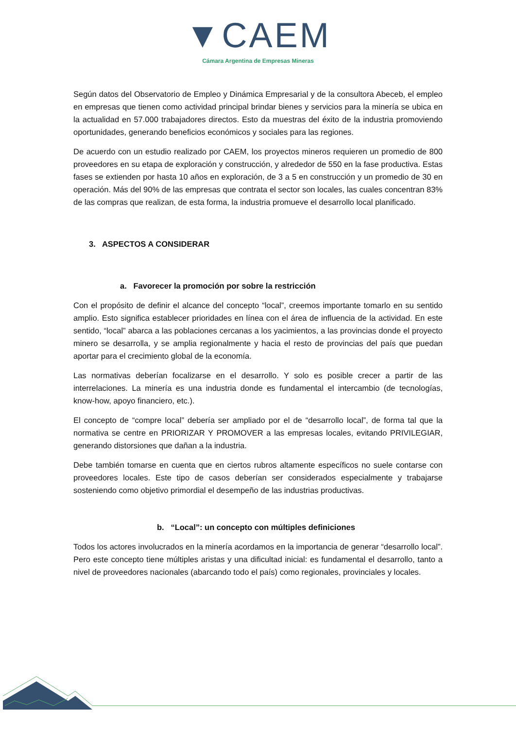▼CAEM
Cámara Argentina de Empresas Mineras
Según datos del Observatorio de Empleo y Dinámica Empresarial y de la consultora Abeceb, el empleo en empresas que tienen como actividad principal brindar bienes y servicios para la minería se ubica en la actualidad en 57.000 trabajadores directos. Esto da muestras del éxito de la industria promoviendo oportunidades, generando beneficios económicos y sociales para las regiones.
De acuerdo con un estudio realizado por CAEM, los proyectos mineros requieren un promedio de 800 proveedores en su etapa de exploración y construcción, y alrededor de 550 en la fase productiva. Estas fases se extienden por hasta 10 años en exploración, de 3 a 5 en construcción y un promedio de 30 en operación. Más del 90% de las empresas que contrata el sector son locales, las cuales concentran 83% de las compras que realizan, de esta forma, la industria promueve el desarrollo local planificado.
3. ASPECTOS A CONSIDERAR
a. Favorecer la promoción por sobre la restricción
Con el propósito de definir el alcance del concepto “local”, creemos importante tomarlo en su sentido amplio. Esto significa establecer prioridades en línea con el área de influencia de la actividad. En este sentido, “local” abarca a las poblaciones cercanas a los yacimientos, a las provincias donde el proyecto minero se desarrolla, y se amplia regionalmente y hacia el resto de provincias del país que puedan aportar para el crecimiento global de la economía.
Las normativas deberían focalizarse en el desarrollo. Y solo es posible crecer a partir de las interrelaciones. La minería es una industria donde es fundamental el intercambio (de tecnologías, know-how, apoyo financiero, etc.).
El concepto de “compre local” debería ser ampliado por el de “desarrollo local”, de forma tal que la normativa se centre en PRIORIZAR Y PROMOVER a las empresas locales, evitando PRIVILEGIAR, generando distorsiones que dañan a la industria.
Debe también tomarse en cuenta que en ciertos rubros altamente específicos no suele contarse con proveedores locales. Este tipo de casos deberían ser considerados especialmente y trabajarse sosteniendo como objetivo primordial el desempeño de las industrias productivas.
b. “Local”: un concepto con múltiples definiciones
Todos los actores involucrados en la minería acordamos en la importancia de generar “desarrollo local”. Pero este concepto tiene múltiples aristas y una dificultad inicial: es fundamental el desarrollo, tanto a nivel de proveedores nacionales (abarcando todo el país) como regionales, provinciales y locales.